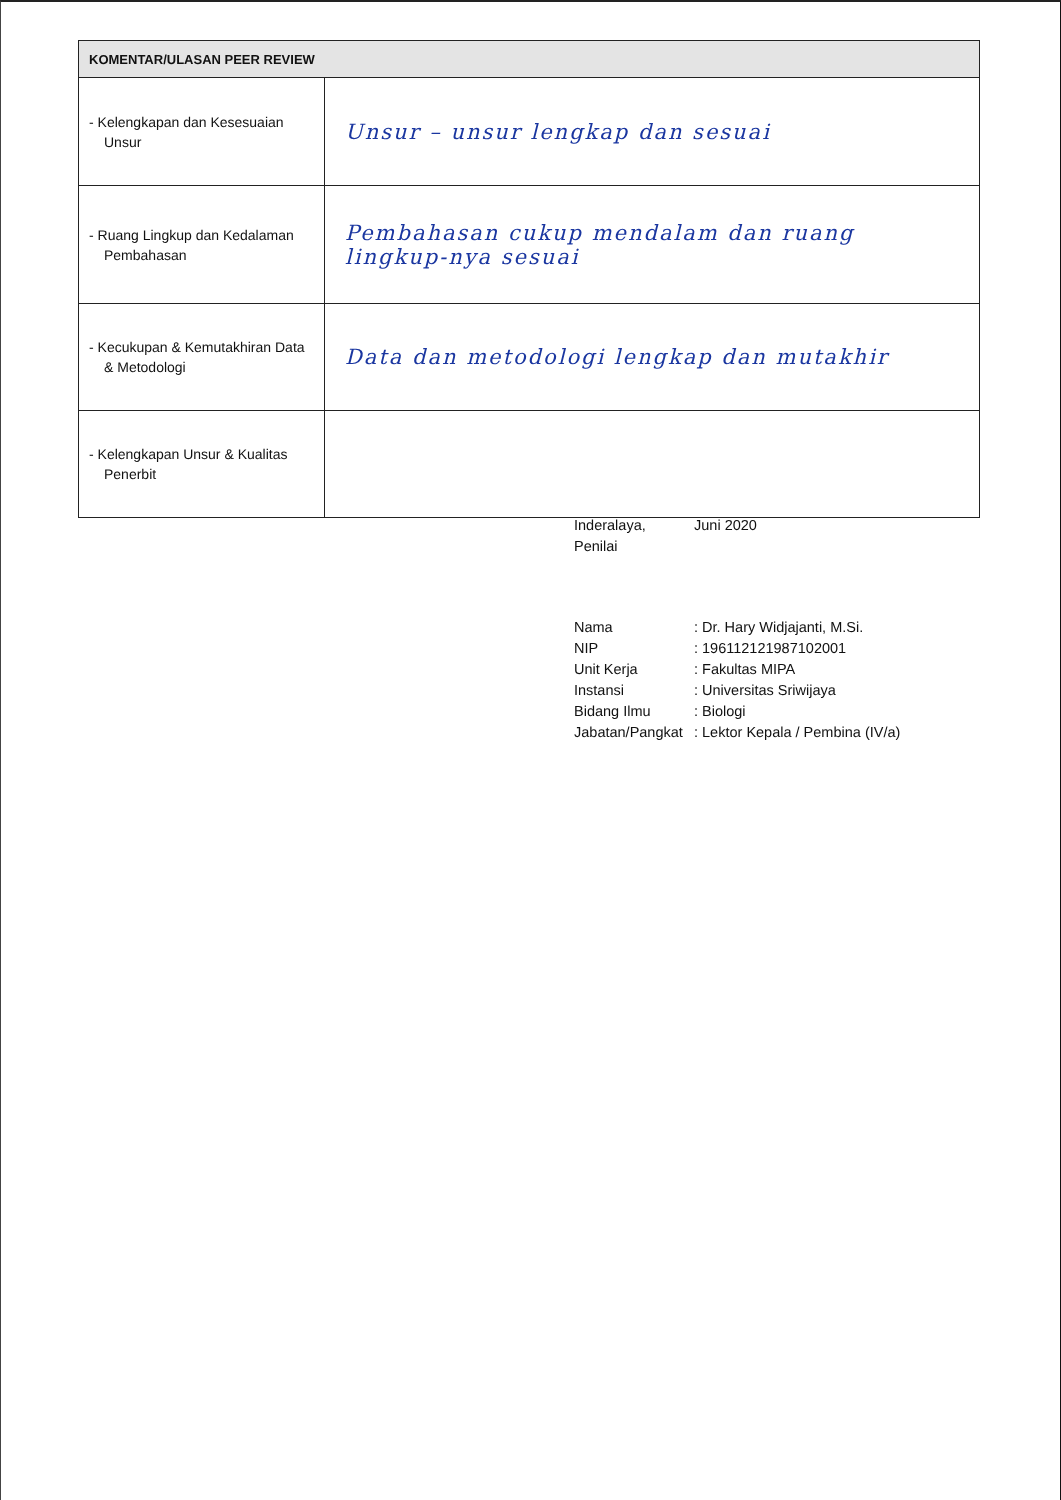| KOMENTAR/ULASAN PEER REVIEW | |
| --- | --- |
| - Kelengkapan dan Kesesuaian Unsur | Unsur – unsur lengkap dan sesuai |
| - Ruang Lingkup dan Kedalaman Pembahasan | Pembahasan cukup mendalam dan ruang lingkup-nya sesuai |
| - Kecukupan & Kemutakhiran Data & Metodologi | Data dan metodologi lengkap dan mutakhir |
| - Kelengkapan Unsur & Kualitas Penerbit | |
Inderalaya, Juni 2020
Penilai
Nama: Dr. Hary Widjajanti, M.Si.
NIP: 196112121987102001
Unit Kerja: Fakultas MIPA
Instansi: Universitas Sriwijaya
Bidang Ilmu: Biologi
Jabatan/Pangkat: Lektor Kepala / Pembina (IV/a)